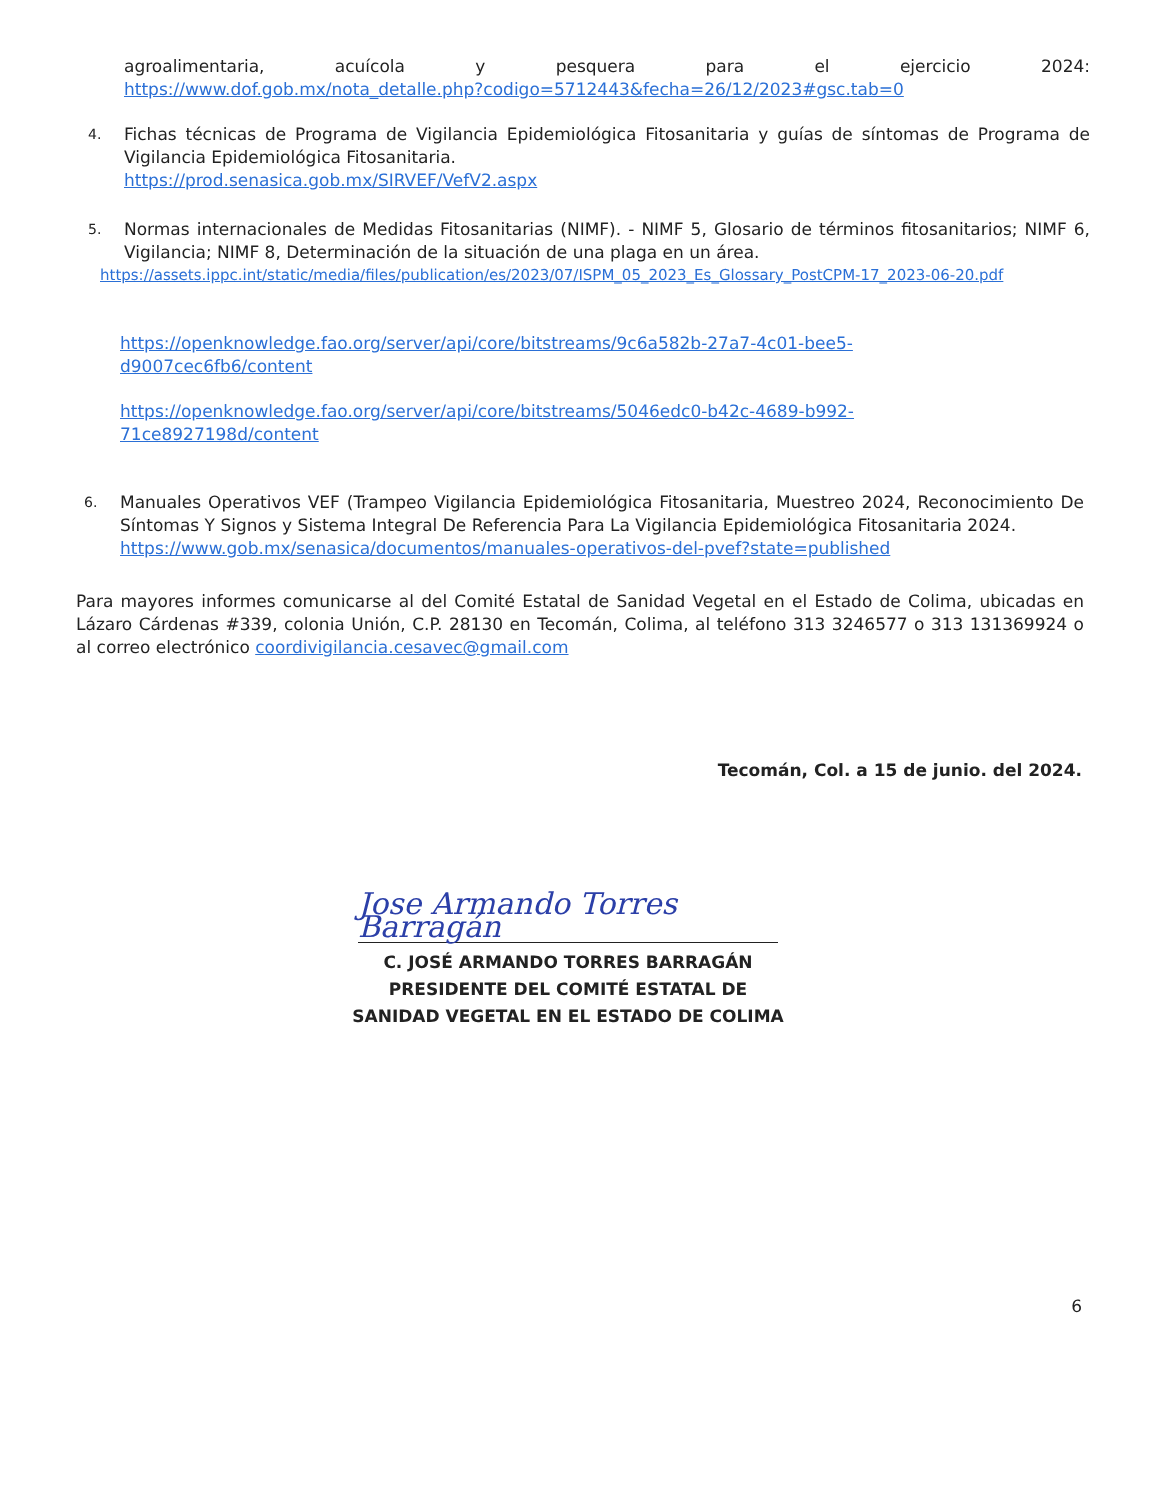agroalimentaria, acuícola y pesquera para el ejercicio 2024:
https://www.dof.gob.mx/nota_detalle.php?codigo=5712443&fecha=26/12/2023#gsc.tab=0
4.
Fichas técnicas de Programa de Vigilancia Epidemiológica Fitosanitaria y guías de síntomas de Programa de Vigilancia Epidemiológica Fitosanitaria.
https://prod.senasica.gob.mx/SIRVEF/VefV2.aspx
5.
Normas internacionales de Medidas Fitosanitarias (NIMF). - NIMF 5, Glosario de términos fitosanitarios; NIMF 6, Vigilancia; NIMF 8, Determinación de la situación de una plaga en un área.
https://assets.ippc.int/static/media/files/publication/es/2023/07/ISPM_05_2023_Es_Glossary_PostCPM-17_2023-06-20.pdf
https://openknowledge.fao.org/server/api/core/bitstreams/9c6a582b-27a7-4c01-bee5-d9007cec6fb6/content
https://openknowledge.fao.org/server/api/core/bitstreams/5046edc0-b42c-4689-b992-71ce8927198d/content
6.
Manuales Operativos VEF (Trampeo Vigilancia Epidemiológica Fitosanitaria, Muestreo 2024, Reconocimiento De Síntomas Y Signos y Sistema Integral De Referencia Para La Vigilancia Epidemiológica Fitosanitaria 2024.
https://www.gob.mx/senasica/documentos/manuales-operativos-del-pvef?state=published
Para mayores informes comunicarse al del Comité Estatal de Sanidad Vegetal en el Estado de Colima, ubicadas en Lázaro Cárdenas #339, colonia Unión, C.P. 28130 en Tecomán, Colima, al teléfono 313 3246577 o 313 131369924 o al correo electrónico coordivigilancia.cesavec@gmail.com
Tecomán, Col. a 15 de junio. del 2024.
Jose Armando Torres Barragán
C. JOSÉ ARMANDO TORRES BARRAGÁN
PRESIDENTE DEL COMITÉ ESTATAL DE
SANIDAD VEGETAL EN EL ESTADO DE COLIMA
6